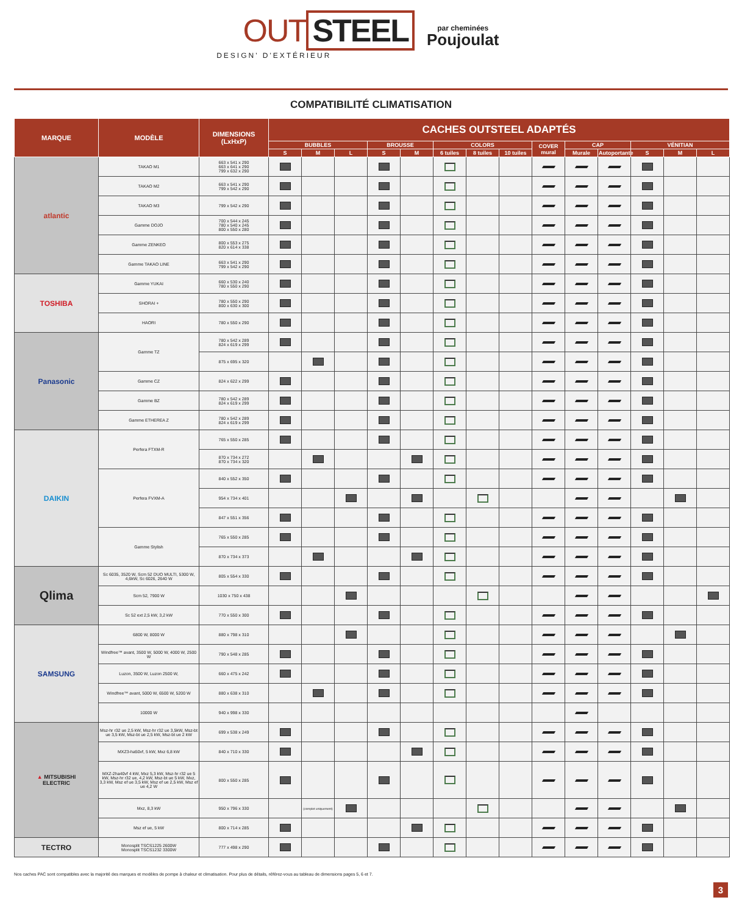OUT STEEL
DESIGN' D'EXTÉRIEUR
par cheminées
Poujoulat
COMPATIBILITÉ CLIMATISATION
| MARQUE | MODÈLE | DIMENSIONS (LxHxP) | CACHES OUTSTEEL ADAPTÉS | | | | | | | | | | | | | |
| --- | --- | --- | --- | --- | --- | --- | --- | --- | --- | --- | --- | --- | --- | --- | --- | --- |
| | | | BUBBLES | | | BROUSSE | | COLORS | | | COVER mural | CAP | | VÉNITIAN | | |
| | | | S | M | L | S | M | 6 tuiles | 8 tuiles | 10 tuiles | | Murale | Autoportante | S | M | L |
| atlantic | TAKAO M1 | 663 x 541 x 290 663 x 641 x 290 799 x 632 x 290 | | | | | | | | | | | | | | |
| | TAKAO M2 | 663 x 541 x 290 799 x 542 x 290 | | | | | | | | | | | | | | |
| | TAKAO M3 | 799 x 542 x 290 | | | | | | | | | | | | | | |
| | Gamme DOJO | 700 x 544 x 245 780 x 540 x 245 800 x 550 x 280 | | | | | | | | | | | | | | |
| | Gamme ZENKEO | 800 x 553 x 275 820 x 614 x 338 | | | | | | | | | | | | | | |
| | Gamme TAKAO LINE | 663 x 541 x 290 799 x 542 x 290 | | | | | | | | | | | | | | |
| TOSHIBA | Gamme YUKAI | 660 x 530 x 240 780 x 550 x 290 | | | | | | | | | | | | | | |
| | SHORAI + | 780 x 550 x 290 800 x 630 x 300 | | | | | | | | | | | | | | |
| | HAORI | 780 x 550 x 290 | | | | | | | | | | | | | | |
| Panasonic | Gamme TZ | 780 x 542 x 289 824 x 619 x 299 | | | | | | | | | | | | | | |
| | | 875 x 695 x 320 | | | | | | | | | | | | | | |
| | Gamme CZ | 824 x 622 x 299 | | | | | | | | | | | | | | |
| | Gamme BZ | 780 x 542 x 289 824 x 619 x 299 | | | | | | | | | | | | | | |
| | Gamme ETHEREA Z | 780 x 542 x 289 824 x 619 x 299 | | | | | | | | | | | | | | |
| DAIKIN | Perfera FTXM-R | 765 x 550 x 285 | | | | | | | | | | | | | | |
| | | 870 x 734 x 272 870 x 734 x 320 | | | | | | | | | | | | | | |
| | Perfera FVXM-A | 840 x 552 x 350 | | | | | | | | | | | | | | |
| | | 954 x 734 x 401 | | | | | | | | | | | | | | |
| | | 847 x 551 x 356 | | | | | | | | | | | | | | |
| | Gamme Stylish | 765 x 550 x 285 | | | | | | | | | | | | | | |
| | | 870 x 734 x 373 | | | | | | | | | | | | | | |
| Qlima | Sc 6035, 3520 W, Scm 52 DUO MULTI, 5300 W, 4,6kW, Sc 6026, 2640 W | 805 x 554 x 330 | | | | | | | | | | | | | | |
| | Scm 52, 7900 W | 1030 x 750 x 438 | | | | | | | | | | | | | | |
| | Sc 52 ext 2,5 kW, 3,2 kW | 770 x 550 x 300 | | | | | | | | | | | | | | |
| SAMSUNG | 6800 W, 8000 W | 880 x 798 x 310 | | | | | | | | | | | | | | |
| | Windfree™ avant, 3500 W, 5000 W, 4000 W, 2500 W | 790 x 548 x 285 | | | | | | | | | | | | | | |
| | Luzon, 3500 W, Luzon 2500 W, | 660 x 475 x 242 | | | | | | | | | | | | | | |
| | Windfree™ avant, 5000 W, 6500 W, 5200 W | 880 x 638 x 310 | | | | | | | | | | | | | | |
| | 10000 W | 940 x 998 x 330 | | | | | | | | | | | | | | |
| ▲ MITSUBISHI ELECTRIC | Msz-hr r32 ue 2,5 kW, Msz-hr r32 ue 3,5kW, Msz-bt ue 3,5 kW, Msz-bt ue 2,5 kW, Msz-bt ue 2 kW | 699 x 538 x 249 | | | | | | | | | | | | | | |
| | MXZ3-ha50vf, 5 kW, Mxz 6,8 kW | 840 x 710 x 330 | | | | | | | | | | | | | | |
| | MXZ-2ha40vf 4 kW, Mxz 5,3 kW, Msz-hr r32 ue 5 kW, Msz-hr r32 ue, 4,2 kW, Msz-bt ue 5 kW, Mxz, 3,3 kW, Msz ef ue 3,5 kW, Msz ef ue 2,5 kW, Msz ef ue 4,2 W | 800 x 550 x 285 | | | | | | | | | | | | | | |
| | Mxz, 8,3 kW | 950 x 796 x 330 | | (complet uniquement) | | | | | | | | | | | | |
| | Msz ef ue, 5 kW | 800 x 714 x 285 | | | | | | | | | | | | | | |
| TECTRO | Monosplit TSCS1225 2600W Monosplit TSCS1232 3300W | 777 x 498 x 290 | | | | | | | | | | | | | | |
Nos caches PAC sont compatibles avec la majorité des marques et modèles de pompe à chaleur et climatisation. Pour plus de détails, référez-vous au tableau de dimensions pages 5, 6 et 7.
3